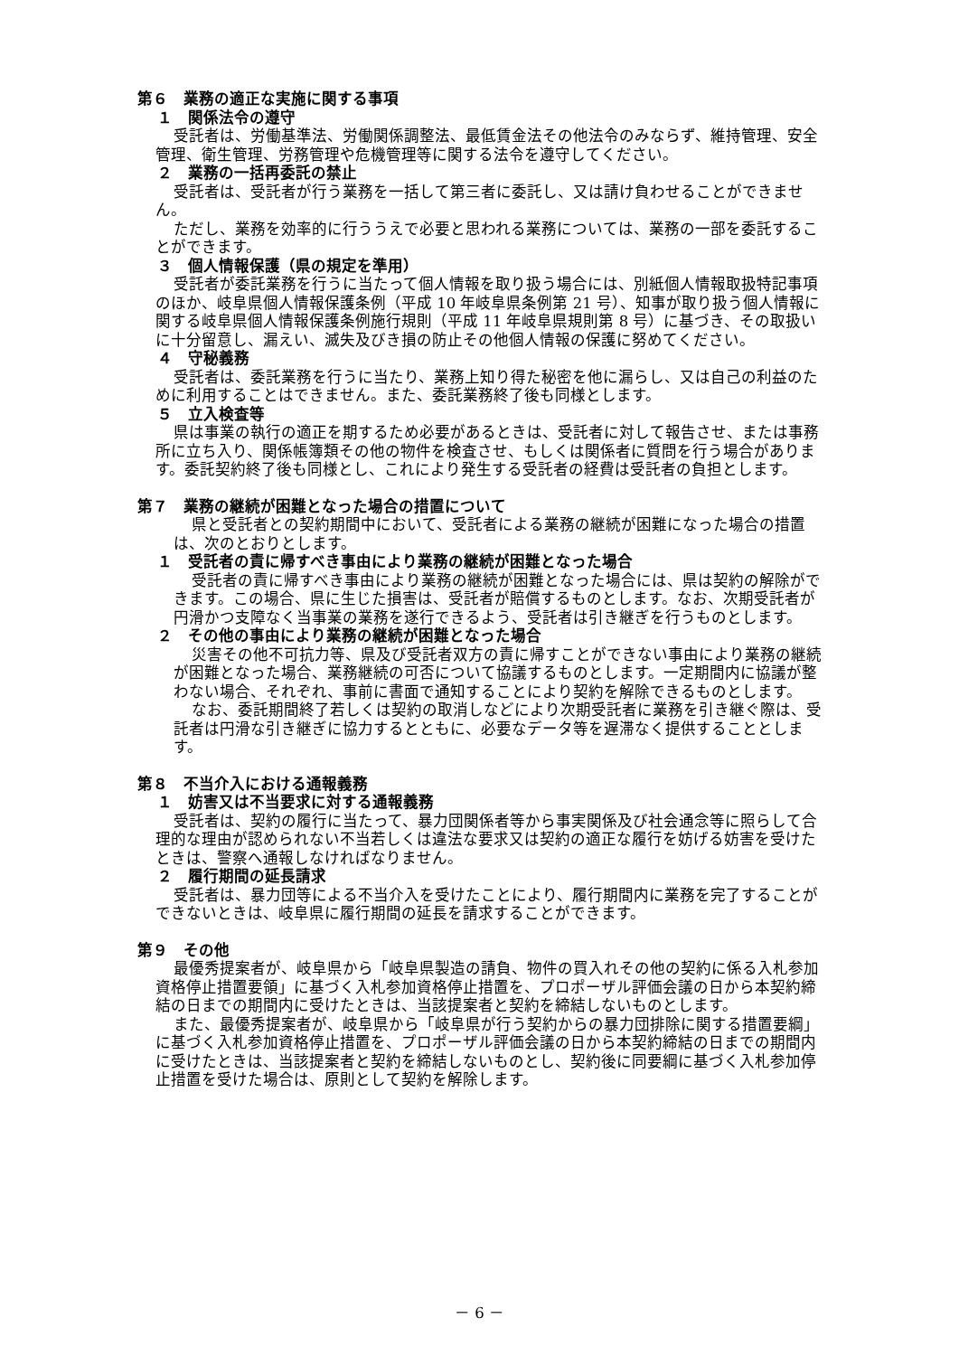第６　業務の適正な実施に関する事項
１　関係法令の遵守
受託者は、労働基準法、労働関係調整法、最低賃金法その他法令のみならず、維持管理、安全管理、衛生管理、労務管理や危機管理等に関する法令を遵守してください。
２　業務の一括再委託の禁止
受託者は、受託者が行う業務を一括して第三者に委託し、又は請け負わせることができません。
ただし、業務を効率的に行ううえで必要と思われる業務については、業務の一部を委託することができます。
３　個人情報保護（県の規定を準用）
受託者が委託業務を行うに当たって個人情報を取り扱う場合には、別紙個人情報取扱特記事項のほか、岐阜県個人情報保護条例（平成 10 年岐阜県条例第 21 号）、知事が取り扱う個人情報に関する岐阜県個人情報保護条例施行規則（平成 11 年岐阜県規則第 8 号）に基づき、その取扱いに十分留意し、漏えい、滅失及びき損の防止その他個人情報の保護に努めてください。
４　守秘義務
受託者は、委託業務を行うに当たり、業務上知り得た秘密を他に漏らし、又は自己の利益のために利用することはできません。また、委託業務終了後も同様とします。
５　立入検査等
県は事業の執行の適正を期するため必要があるときは、受託者に対して報告させ、または事務所に立ち入り、関係帳簿類その他の物件を検査させ、もしくは関係者に質問を行う場合があります。委託契約終了後も同様とし、これにより発生する受託者の経費は受託者の負担とします。
第７　業務の継続が困難となった場合の措置について
県と受託者との契約期間中において、受託者による業務の継続が困難になった場合の措置は、次のとおりとします。
１　受託者の責に帰すべき事由により業務の継続が困難となった場合
受託者の責に帰すべき事由により業務の継続が困難となった場合には、県は契約の解除ができます。この場合、県に生じた損害は、受託者が賠償するものとします。なお、次期受託者が円滑かつ支障なく当事業の業務を遂行できるよう、受託者は引き継ぎを行うものとします。
２　その他の事由により業務の継続が困難となった場合
災害その他不可抗力等、県及び受託者双方の責に帰すことができない事由により業務の継続が困難となった場合、業務継続の可否について協議するものとします。一定期間内に協議が整わない場合、それぞれ、事前に書面で通知することにより契約を解除できるものとします。
なお、委託期間終了若しくは契約の取消しなどにより次期受託者に業務を引き継ぐ際は、受託者は円滑な引き継ぎに協力するとともに、必要なデータ等を遅滞なく提供することとします。
第８　不当介入における通報義務
１　妨害又は不当要求に対する通報義務
受託者は、契約の履行に当たって、暴力団関係者等から事実関係及び社会通念等に照らして合理的な理由が認められない不当若しくは違法な要求又は契約の適正な履行を妨げる妨害を受けたときは、警察へ通報しなければなりません。
２　履行期間の延長請求
受託者は、暴力団等による不当介入を受けたことにより、履行期間内に業務を完了することができないときは、岐阜県に履行期間の延長を請求することができます。
第９　その他
最優秀提案者が、岐阜県から「岐阜県製造の請負、物件の買入れその他の契約に係る入札参加資格停止措置要領」に基づく入札参加資格停止措置を、プロポーザル評価会議の日から本契約締結の日までの期間内に受けたときは、当該提案者と契約を締結しないものとします。
また、最優秀提案者が、岐阜県から「岐阜県が行う契約からの暴力団排除に関する措置要綱」に基づく入札参加資格停止措置を、プロポーザル評価会議の日から本契約締結の日までの期間内に受けたときは、当該提案者と契約を締結しないものとし、契約後に同要綱に基づく入札参加停止措置を受けた場合は、原則として契約を解除します。
－ 6 －